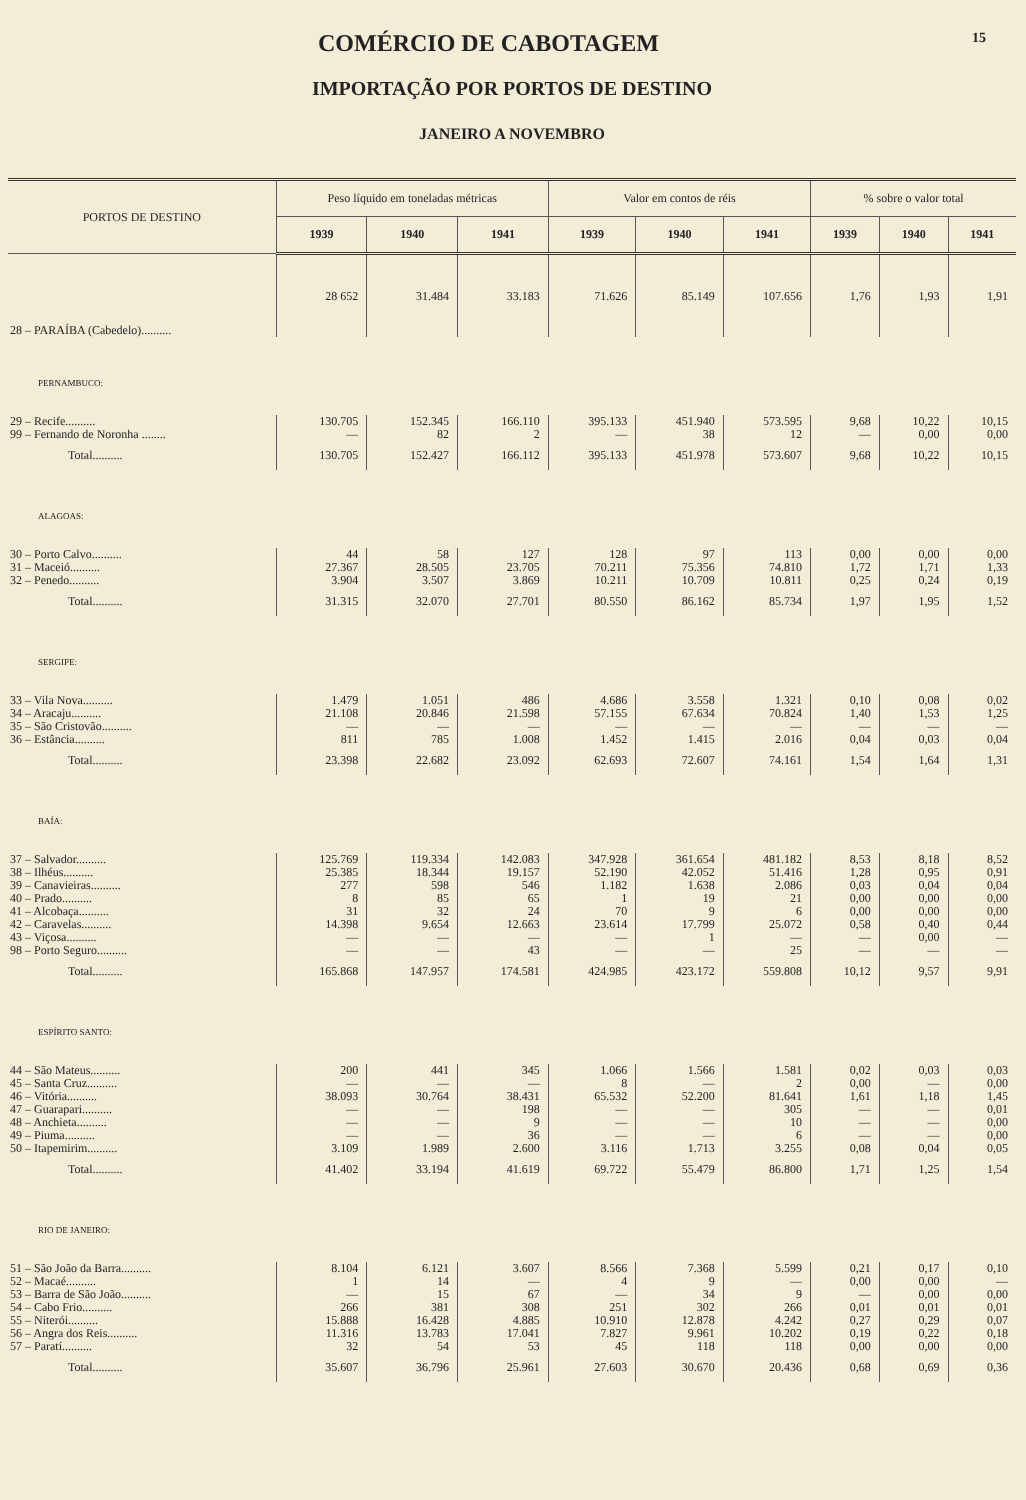COMÉRCIO DE CABOTAGEM 15
IMPORTAÇÃO POR PORTOS DE DESTINO
JANEIRO A NOVEMBRO
| PORTOS DE DESTINO | Peso líquido em toneladas métricas | | | Valor em contos de réis | | | % sobre o valor total | | |
| --- | --- | --- | --- | --- | --- | --- | --- | --- | --- |
| | 1939 | 1940 | 1941 | 1939 | 1940 | 1941 | 1939 | 1940 | 1941 |
| 28 – PARAÍBA (Cabedelo).......... | 28 652 | 31.484 | 33.183 | 71.626 | 85.149 | 107.656 | 1,76 | 1,93 | 1,91 |
| PERNAMBUCO: | | | | | | | | | |
| 29 – Recife.......... | 130.705 | 152.345 | 166.110 | 395.133 | 451.940 | 573.595 | 9,68 | 10,22 | 10,15 |
| 99 – Fernando de Noronha ........ | — | 82 | 2 | — | 38 | 12 | — | 0,00 | 0,00 |
| Total.......... | 130.705 | 152.427 | 166.112 | 395.133 | 451.978 | 573.607 | 9,68 | 10,22 | 10,15 |
| ALAGOAS: | | | | | | | | | |
| 30 – Porto Calvo.......... | 44 | 58 | 127 | 128 | 97 | 113 | 0,00 | 0,00 | 0,00 |
| 31 – Maceió.......... | 27.367 | 28.505 | 23.705 | 70.211 | 75.356 | 74.810 | 1,72 | 1,71 | 1,33 |
| 32 – Penedo.......... | 3.904 | 3.507 | 3.869 | 10.211 | 10.709 | 10.811 | 0,25 | 0,24 | 0,19 |
| Total.......... | 31.315 | 32.070 | 27.701 | 80.550 | 86.162 | 85.734 | 1,97 | 1,95 | 1,52 |
| SERGIPE: | | | | | | | | | |
| 33 – Vila Nova.......... | 1.479 | 1.051 | 486 | 4.686 | 3.558 | 1.321 | 0,10 | 0,08 | 0,02 |
| 34 – Aracaju.......... | 21.108 | 20.846 | 21.598 | 57.155 | 67.634 | 70.824 | 1,40 | 1,53 | 1,25 |
| 35 – São Cristovão.......... | — | — | — | — | — | — | — | — | — |
| 36 – Estância.......... | 811 | 785 | 1.008 | 1.452 | 1.415 | 2.016 | 0,04 | 0,03 | 0,04 |
| Total.......... | 23.398 | 22.682 | 23.092 | 62.693 | 72.607 | 74.161 | 1,54 | 1,64 | 1,31 |
| BAÍA: | | | | | | | | | |
| 37 – Salvador.......... | 125.769 | 119.334 | 142.083 | 347.928 | 361.654 | 481.182 | 8,53 | 8,18 | 8,52 |
| 38 – Ilhéus.......... | 25.385 | 18.344 | 19.157 | 52.190 | 42.052 | 51.416 | 1,28 | 0,95 | 0,91 |
| 39 – Canavieiras.......... | 277 | 598 | 546 | 1.182 | 1.638 | 2.086 | 0,03 | 0,04 | 0,04 |
| 40 – Prado.......... | 8 | 85 | 65 | 1 | 19 | 21 | 0,00 | 0,00 | 0,00 |
| 41 – Alcobaça.......... | 31 | 32 | 24 | 70 | 9 | 6 | 0,00 | 0,00 | 0,00 |
| 42 – Caravelas.......... | 14.398 | 9.654 | 12.663 | 23.614 | 17.799 | 25.072 | 0,58 | 0,40 | 0,44 |
| 43 – Viçosa.......... | — | — | — | — | 1 | — | — | 0,00 | — |
| 98 – Porto Seguro.......... | — | — | 43 | — | — | 25 | — | — | — |
| Total.......... | 165.868 | 147.957 | 174.581 | 424.985 | 423.172 | 559.808 | 10,12 | 9,57 | 9,91 |
| ESPÍRITO SANTO: | | | | | | | | | |
| 44 – São Mateus.......... | 200 | 441 | 345 | 1.066 | 1.566 | 1.581 | 0,02 | 0,03 | 0,03 |
| 45 – Santa Cruz.......... | — | — | — | 8 | — | 2 | 0,00 | — | 0,00 |
| 46 – Vitória.......... | 38.093 | 30.764 | 38.431 | 65.532 | 52.200 | 81.641 | 1,61 | 1,18 | 1,45 |
| 47 – Guarapari.......... | — | — | 198 | — | — | 305 | — | — | 0,01 |
| 48 – Anchieta.......... | — | — | 9 | — | — | 10 | — | — | 0,00 |
| 49 – Piuma.......... | — | — | 36 | — | — | 6 | — | — | 0,00 |
| 50 – Itapemirim.......... | 3.109 | 1.989 | 2.600 | 3.116 | 1.713 | 3.255 | 0,08 | 0,04 | 0,05 |
| Total.......... | 41.402 | 33.194 | 41.619 | 69.722 | 55.479 | 86.800 | 1,71 | 1,25 | 1,54 |
| RIO DE JANEIRO: | | | | | | | | | |
| 51 – São João da Barra.......... | 8.104 | 6.121 | 3.607 | 8.566 | 7.368 | 5.599 | 0,21 | 0,17 | 0,10 |
| 52 – Macaé.......... | 1 | 14 | — | 4 | 9 | — | 0,00 | 0,00 | — |
| 53 – Barra de São João.......... | — | 15 | 67 | — | 34 | 9 | — | 0,00 | 0,00 |
| 54 – Cabo Frio.......... | 266 | 381 | 308 | 251 | 302 | 266 | 0,01 | 0,01 | 0,01 |
| 55 – Niterói.......... | 15.888 | 16.428 | 4.885 | 10.910 | 12.878 | 4.242 | 0,27 | 0,29 | 0,07 |
| 56 – Angra dos Reis.......... | 11.316 | 13.783 | 17.041 | 7.827 | 9.961 | 10.202 | 0,19 | 0,22 | 0,18 |
| 57 – Paratí.......... | 32 | 54 | 53 | 45 | 118 | 118 | 0,00 | 0,00 | 0,00 |
| Total.......... | 35.607 | 36.796 | 25.961 | 27.603 | 30.670 | 20.436 | 0,68 | 0,69 | 0,36 |